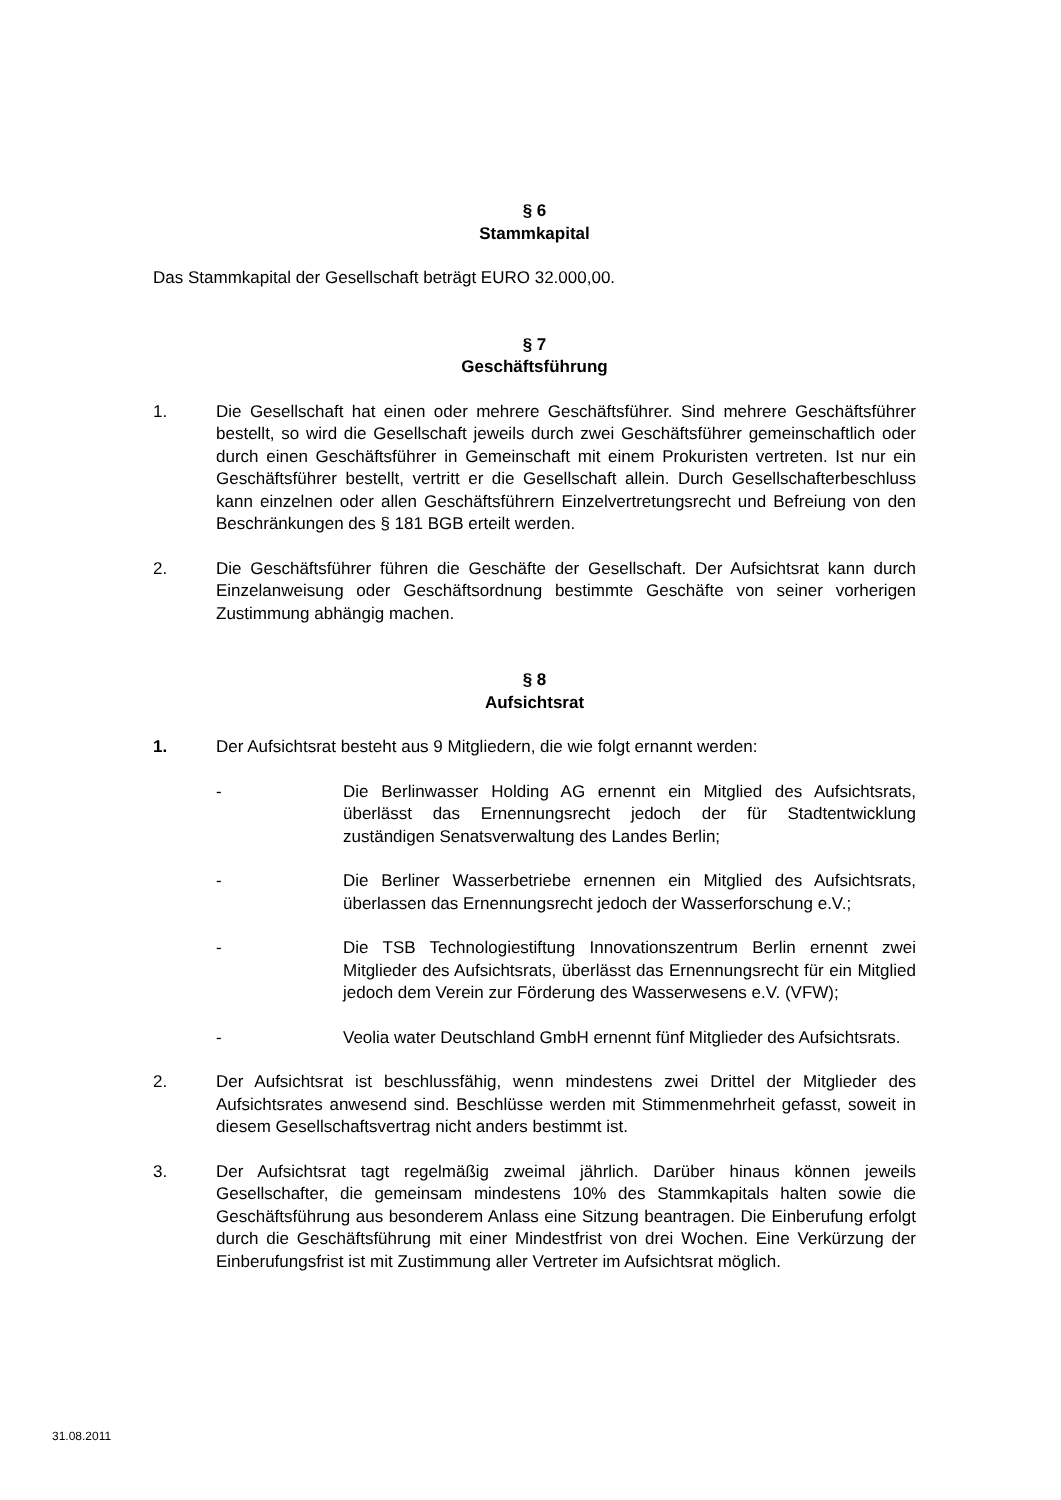§ 6
Stammkapital
Das Stammkapital der Gesellschaft beträgt EURO 32.000,00.
§ 7
Geschäftsführung
1. Die Gesellschaft hat einen oder mehrere Geschäftsführer. Sind mehrere Geschäftsführer bestellt, so wird die Gesellschaft jeweils durch zwei Geschäftsführer gemeinschaftlich oder durch einen Geschäftsführer in Gemeinschaft mit einem Prokuristen vertreten. Ist nur ein Geschäftsführer bestellt, vertritt er die Gesellschaft allein. Durch Gesellschafterbeschluss kann einzelnen oder allen Geschäftsführern Einzelvertretungsrecht und Befreiung von den Beschränkungen des § 181 BGB erteilt werden.
2. Die Geschäftsführer führen die Geschäfte der Gesellschaft. Der Aufsichtsrat kann durch Einzelanweisung oder Geschäftsordnung bestimmte Geschäfte von seiner vorherigen Zustimmung abhängig machen.
§ 8
Aufsichtsrat
1. Der Aufsichtsrat besteht aus 9 Mitgliedern, die wie folgt ernannt werden:
- Die Berlinwasser Holding AG ernennt ein Mitglied des Aufsichtsrats, überlässt das Ernennungsrecht jedoch der für Stadtentwicklung zuständigen Senatsverwaltung des Landes Berlin;
- Die Berliner Wasserbetriebe ernennen ein Mitglied des Aufsichtsrats, überlassen das Ernennungsrecht jedoch der Wasserforschung e.V.;
- Die TSB Technologiestiftung Innovationszentrum Berlin ernennt zwei Mitglieder des Aufsichtsrats, überlässt das Ernennungsrecht für ein Mitglied jedoch dem Verein zur Förderung des Wasserwesens e.V. (VFW);
- Veolia water Deutschland GmbH ernennt fünf Mitglieder des Aufsichtsrats.
2. Der Aufsichtsrat ist beschlussfähig, wenn mindestens zwei Drittel der Mitglieder des Aufsichtsrates anwesend sind. Beschlüsse werden mit Stimmenmehrheit gefasst, soweit in diesem Gesellschaftsvertrag nicht anders bestimmt ist.
3. Der Aufsichtsrat tagt regelmäßig zweimal jährlich. Darüber hinaus können jeweils Gesellschafter, die gemeinsam mindestens 10% des Stammkapitals halten sowie die Geschäftsführung aus besonderem Anlass eine Sitzung beantragen. Die Einberufung erfolgt durch die Geschäftsführung mit einer Mindestfrist von drei Wochen. Eine Verkürzung der Einberufungsfrist ist mit Zustimmung aller Vertreter im Aufsichtsrat möglich.
31.08.2011